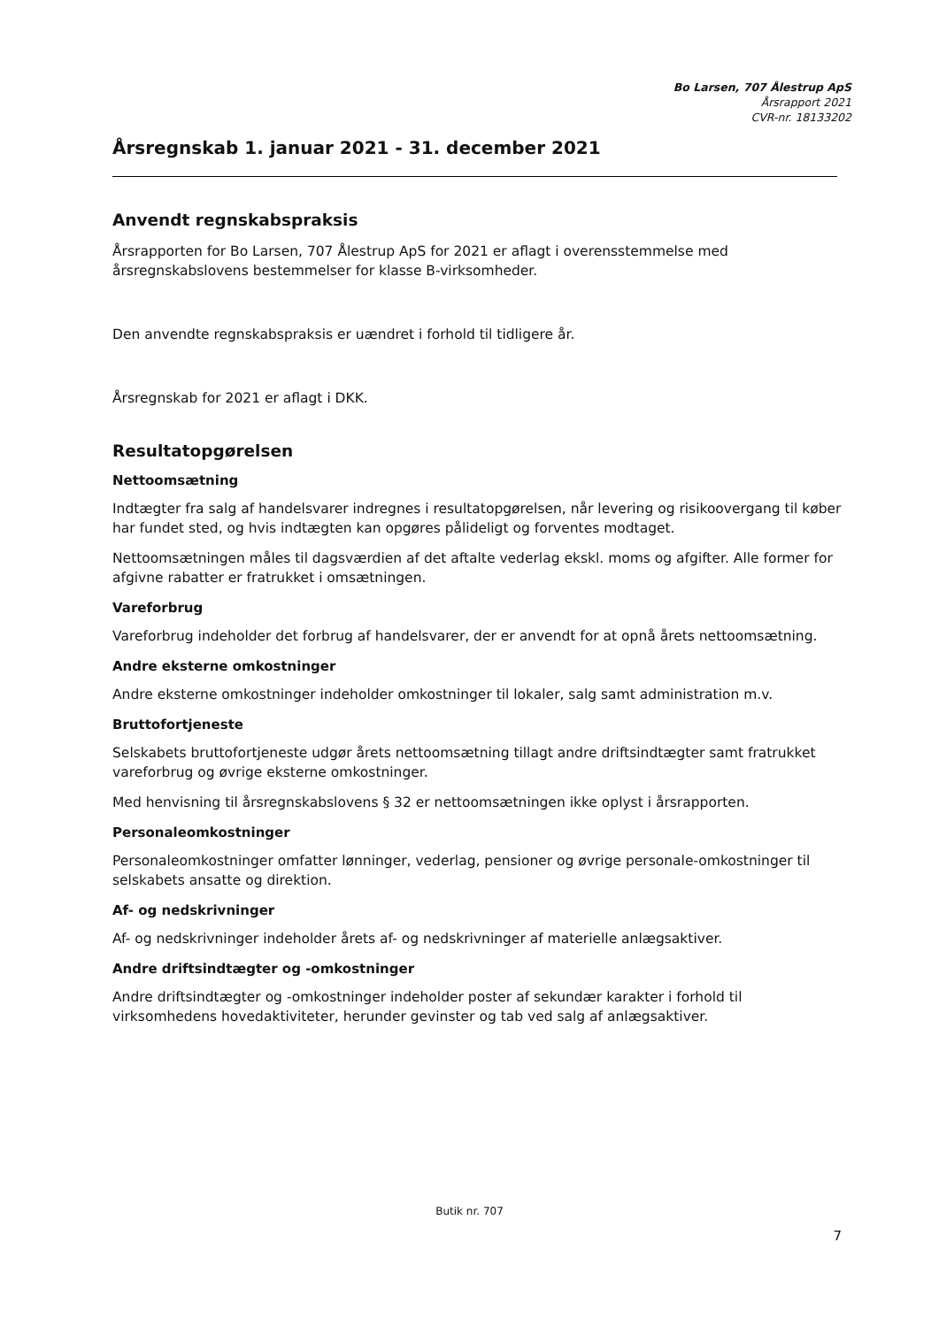Bo Larsen, 707 Ålestrup ApS
Årsrapport 2021
CVR-nr. 18133202
Årsregnskab 1. januar 2021 - 31. december 2021
Anvendt regnskabspraksis
Årsrapporten for Bo Larsen, 707 Ålestrup ApS for 2021 er aflagt i overensstemmelse med årsregnskabslovens bestemmelser for klasse B-virksomheder.
Den anvendte regnskabspraksis er uændret i forhold til tidligere år.
Årsregnskab for 2021 er aflagt i DKK.
Resultatopgørelsen
Nettoomsætning
Indtægter fra salg af handelsvarer indregnes i resultatopgørelsen, når levering og risikoovergang til køber har fundet sted, og hvis indtægten kan opgøres pålideligt og forventes modtaget.
Nettoomsætningen måles til dagsværdien af det aftalte vederlag ekskl. moms og afgifter. Alle former for afgivne rabatter er fratrukket i omsætningen.
Vareforbrug
Vareforbrug indeholder det forbrug af handelsvarer, der er anvendt for at opnå årets nettoomsætning.
Andre eksterne omkostninger
Andre eksterne omkostninger indeholder omkostninger til lokaler, salg samt administration m.v.
Bruttofortjeneste
Selskabets bruttofortjeneste udgør årets nettoomsætning tillagt andre driftsindtægter samt fratrukket vareforbrug og øvrige eksterne omkostninger.
Med henvisning til årsregnskabslovens § 32 er nettoomsætningen ikke oplyst i årsrapporten.
Personaleomkostninger
Personaleomkostninger omfatter lønninger, vederlag, pensioner og øvrige personale-omkostninger til selskabets ansatte og direktion.
Af- og nedskrivninger
Af- og nedskrivninger indeholder årets af- og nedskrivninger af materielle anlægsaktiver.
Andre driftsindtægter og -omkostninger
Andre driftsindtægter og -omkostninger indeholder poster af sekundær karakter i forhold til virksomhedens hovedaktiviteter, herunder gevinster og tab ved salg af anlægsaktiver.
Butik nr. 707
7